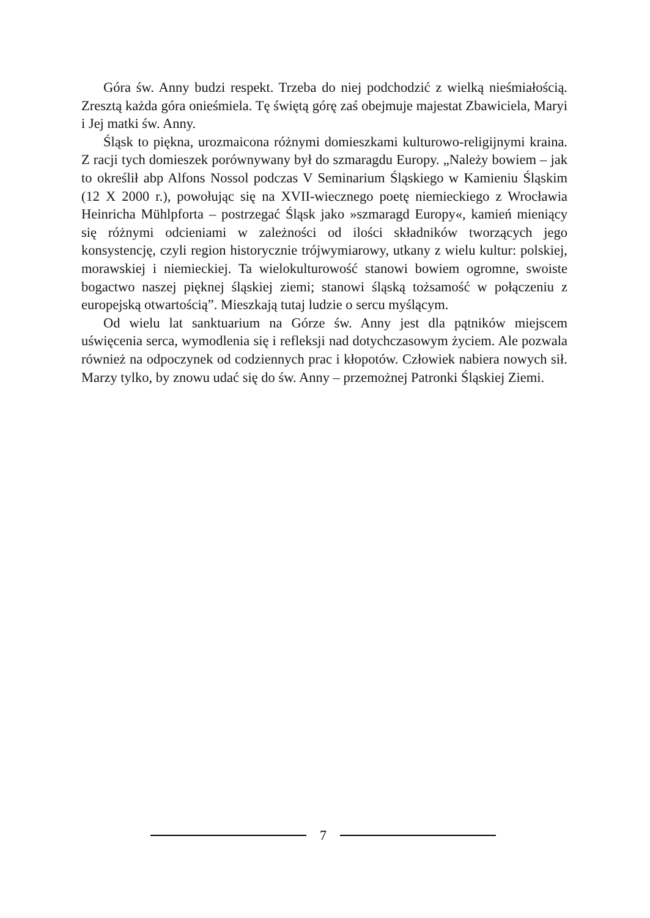Góra św. Anny budzi respekt. Trzeba do niej podchodzić z wielką nieśmiałością. Zresztą każda góra onieśmiela. Tę świętą górę zaś obejmuje majestat Zbawiciela, Maryi i Jej matki św. Anny.
Śląsk to piękna, urozmaicona różnymi domieszkami kulturowo-religijnymi kraina. Z racji tych domieszek porównywany był do szmaragdu Europy. „Należy bowiem – jak to określił abp Alfons Nossol podczas V Seminarium Śląskiego w Kamieniu Śląskim (12 X 2000 r.), powołując się na XVII-wiecznego poetę niemieckiego z Wrocławia Heinricha Mühlpforta – postrzegać Śląsk jako »szmaragd Europy«, kamień mieniący się różnymi odcieniami w zależności od ilości składników tworzących jego konsystencję, czyli region historycznie trójwymiarowy, utkany z wielu kultur: polskiej, morawskiej i niemieckiej. Ta wielokulturowość stanowi bowiem ogromne, swoiste bogactwo naszej pięknej śląskiej ziemi; stanowi śląską tożsamość w połączeniu z europejską otwartością”. Mieszkają tutaj ludzie o sercu myślącym.
Od wielu lat sanktuarium na Górze św. Anny jest dla pątników miejscem uświęcenia serca, wymodlenia się i refleksji nad dotychczasowym życiem. Ale pozwala również na odpoczynek od codziennych prac i kłopotów. Człowiek nabiera nowych sił. Marzy tylko, by znowu udać się do św. Anny – przemożnej Patronki Śląskiej Ziemi.
7